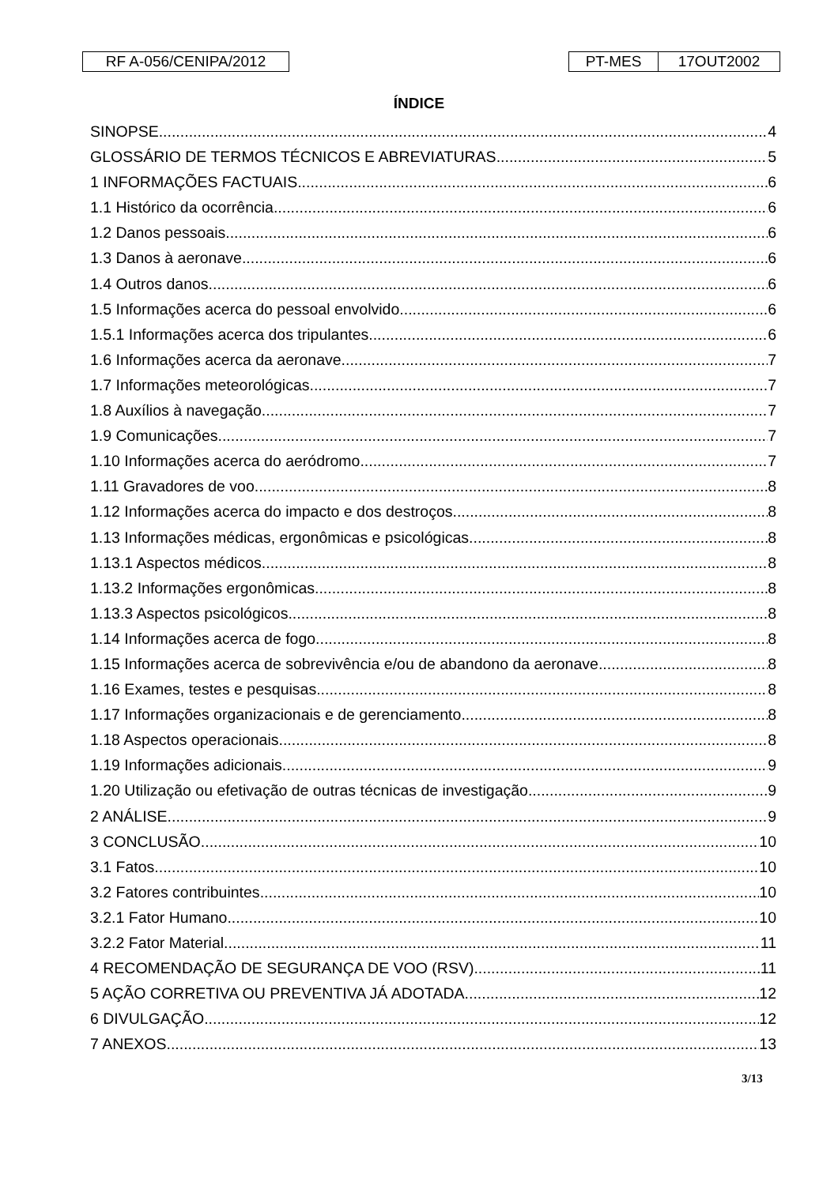RF A-056/CENIPA/2012 PT-MES 17OUT2002
ÍNDICE
SINOPSE 4
GLOSSÁRIO DE TERMOS TÉCNICOS E ABREVIATURAS 5
1 INFORMAÇÕES FACTUAIS 6
1.1 Histórico da ocorrência 6
1.2 Danos pessoais 6
1.3 Danos à aeronave 6
1.4 Outros danos 6
1.5 Informações acerca do pessoal envolvido 6
1.5.1 Informações acerca dos tripulantes 6
1.6 Informações acerca da aeronave 7
1.7 Informações meteorológicas 7
1.8 Auxílios à navegação 7
1.9 Comunicações 7
1.10 Informações acerca do aeródromo 7
1.11 Gravadores de voo 8
1.12 Informações acerca do impacto e dos destroços 8
1.13 Informações médicas, ergonômicas e psicológicas 8
1.13.1 Aspectos médicos 8
1.13.2 Informações ergonômicas 8
1.13.3 Aspectos psicológicos 8
1.14 Informações acerca de fogo 8
1.15 Informações acerca de sobrevivência e/ou de abandono da aeronave 8
1.16 Exames, testes e pesquisas 8
1.17 Informações organizacionais e de gerenciamento 8
1.18 Aspectos operacionais 8
1.19 Informações adicionais 9
1.20 Utilização ou efetivação de outras técnicas de investigação 9
2 ANÁLISE 9
3 CONCLUSÃO 10
3.1 Fatos 10
3.2 Fatores contribuintes 10
3.2.1 Fator Humano 10
3.2.2 Fator Material 11
4 RECOMENDAÇÃO DE SEGURANÇA DE VOO (RSV) 11
5 AÇÃO CORRETIVA OU PREVENTIVA JÁ ADOTADA 12
6 DIVULGAÇÃO 12
7 ANEXOS 13
3/13